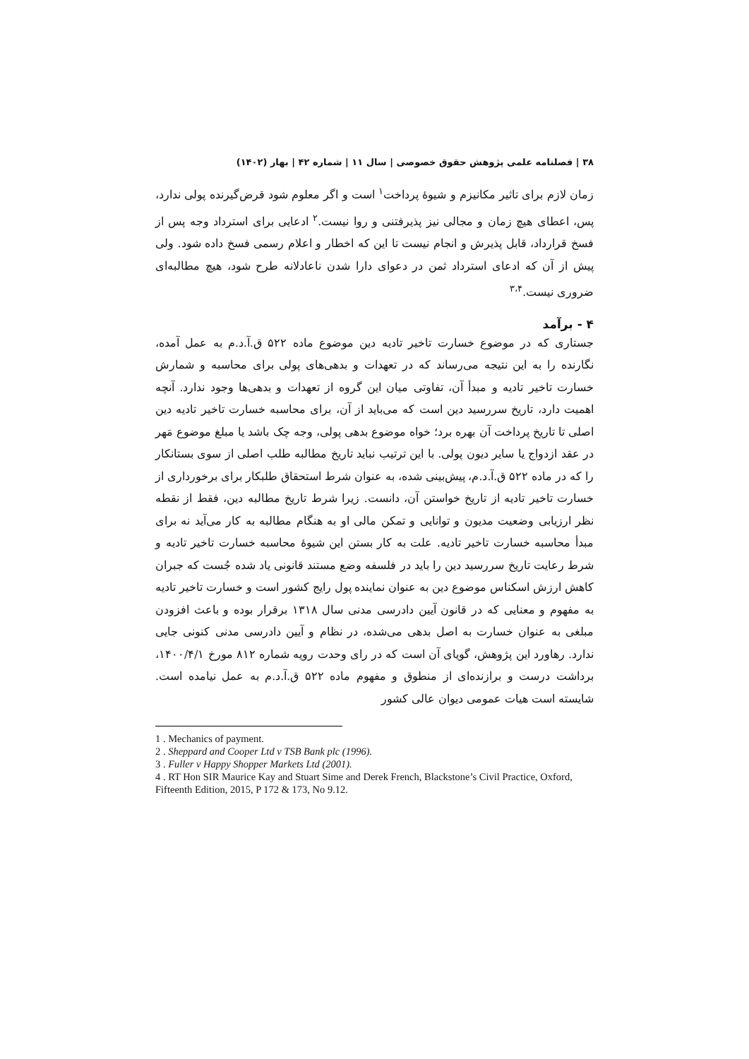۳۸ | فصلنامه علمی پژوهش حقوق خصوصی | سال ۱۱ | شماره ۴۲ | بهار (۱۴۰۲)
زمان لازم برای تاثیر مکانیزم و شیوهٔ پرداخت<sup>۱</sup> است و اگر معلوم شود قرض‌گیرنده پولی ندارد، پس، اعطای هیچ زمان و مجالی نیز پذیرفتنی و روا نیست.<sup>۲</sup> ادعایی برای استرداد وجه پس از فسخ قرارداد، قابل پذیرش و انجام نیست تا این که اخطار و اعلام رسمی فسخ داده شود. ولی پیش از آن که ادعای استرداد ثمن در دعوای دارا شدن ناعادلانه طرح شود، هیچ مطالبه‌ای ضروری نیست.<sup>۳،۴</sup>
۴ - برآمد
جستاری که در موضوع خسارت تاخیر تادیه دین موضوع ماده ۵۲۲ ق.آ.د.م به عمل آمده، نگارنده را به این نتیجه می‌رساند که در تعهدات و بدهی‌های پولی برای محاسبه و شمارش خسارت تاخیر تادیه و مبدأ آن، تفاوتی میان این گروه از تعهدات و بدهی‌ها وجود ندارد. آنچه اهمیت دارد، تاریخ سررسید دین است که می‌باید از آن، برای محاسبه خسارت تاخیر تادیه دین اصلی تا تاریخ پرداخت آن بهره برد؛ خواه موضوع بدهی پولی، وجه چک باشد یا مبلغ موضوع مَهر در عقد ازدواج یا سایر دیون پولی. با این ترتیب نباید تاریخ مطالبه طلب اصلی از سوی بستانکار را که در ماده ۵۲۲ ق.آ.د.م، پیش‌بینی شده، به عنوان شرط استحقاق طلبکار برای برخورداری از خسارت تاخیر تادیه از تاریخ خواستن آن، دانست. زیرا شرط تاریخ مطالبه دین، فقط از نقطه نظر ارزیابی وضعیت مدیون و توانایی و تمکن مالی او به هنگام مطالبه به کار می‌آید نه برای مبدأ محاسبه خسارت تاخیر تادیه. علت به کار بستن این شیوهٔ محاسبه خسارت تاخیر تادیه و شرط رعایت تاریخ سررسید دین را باید در فلسفه وضع مستند قانونی یاد شده جُست که جبران کاهش ارزش اسکناس موضوع دین به عنوان نماینده پول رایج کشور است و خسارت تاخیر تادیه به مفهوم و معنایی که در قانون آیین دادرسی مدنی سال ۱۳۱۸ برقرار بوده و باعث افزودن مبلغی به عنوان خسارت به اصل بدهی می‌شده، در نظام و آیین دادرسی مدنی کنونی جایی ندارد. رهاورد این پژوهش، گویای آن است که در رای وحدت رویه شماره ۸۱۲ مورخ ۱۴۰۰/۴/۱، برداشت درست و برازنده‌ای از منطوق و مفهوم ماده ۵۲۲ ق.آ.د.م به عمل نیامده است. شایسته است هیات عمومی دیوان عالی کشور
1 . Mechanics of payment.
2 . Sheppard and Cooper Ltd v TSB Bank plc (1996).
3 . Fuller v Happy Shopper Markets Ltd (2001).
4 . RT Hon SIR Maurice Kay and Stuart Sime and Derek French, Blackstone’s Civil Practice, Oxford, Fifteenth Edition, 2015, P 172 & 173, No 9.12.